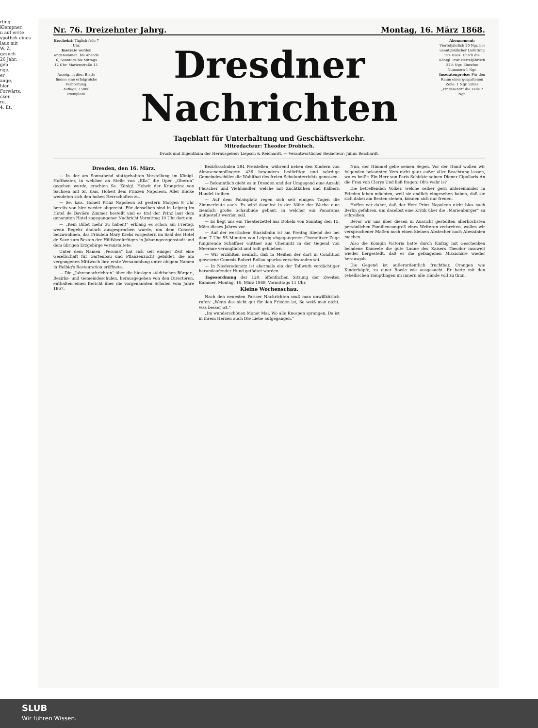rling
Klempner.
n auf erste
ypothek eines
laus mit
W. Z.
gesuch
26 Jahr,
gen
nge,
er
ange,
hler.
Forwärts.
cker,
re.
4. Et.
Nr. 76. Dreizehnter Jahrg. Montag, 16. März 1868.
Erscheint: Täglich früh 7 Uhr.
Inserate werden angenommen: bis Abends 6, Sonntags bis Mittags 12 Uhr: Marienstraße 13.
Anzeig. in dies. Blatte finden eine erfolgreiche Verbreitung.
Auflage: 15000 Exemplare.
Dresdner Nachrichten
Tageblatt für Unterhaltung und Geschäftsverkehr.
Mitredacteur: Theodor Drobisch.
Abonnement: Vierteljährlich 20 Ngr. bei unentgeldlicher Lieferung in's Haus. Durch die Königl. Post vierteljährlich 22½ Ngr. Einzelne Nummern 1 Ngr.
Inseratenpreise: Für den Raum einer gespaltenen Zeile: 1 Ngr. Unter „Eingesandt“ die Zeile 2 Ngr.
Druck und Eigenthum der Herausgeber: Liepsch & Reichardt. — Verantwortlicher Redacteur: Julius Reichardt.
Dresden, den 16. März.
— In der am Sonnabend stattgehabten Vorstellung im Königl. Hoftheater, in welcher an Stelle von „Ella“ die Oper „Oberon“ gegeben wurde, erschien Se. Königl. Hoheit der Kronprinz von Sachsen mit Sr. Kais. Hoheit dem Prinzen Napoleon. Aller Blicke wendeten sich den hohen Herrschaften zu.
— Se. kais. Hoheit Prinz Napoleon ist gestern Morgen 8 Uhr bereits von hier wieder abgereist. Für denselben sind in Leipzig im Hotel de Bavière Zimmer bestellt und es traf der Prinz laut dem genannten Hotel zugegangener Nachricht Vormittag 10 Uhr dort ein.
— „Kein Billet mehr zu haben!“ erklang es schon am Freitag, wenn Begehr danach ausgesprochen wurde, um dem Concert beizuwohnen, das Fräulein Mary Krebs vorgestern im Saal des Hotel de Saxe zum Besten der Hülfsbedürftigen in Johanngeorgenstadt und dem übrigen Erzgebirge veranstaltete.
Unter dem Namen „Feronia“ hat sich seit einiger Zeit eine Gesellschaft für Gartenbau und Pflanzenzucht gebildet, die am vergangenen Mittwoch ihre erste Versammlung unter obigem Namen in Helbig's Restauration eröffnete.
— Die „Jahresnachrichten“ über die hiesigen städtischen Bürger-, Bezirks- und Gemeindeschulen, herausgegeben von den Directoren, enthalten einen Bericht über die vorgenannten Schulen vom Jahre 1867.
Bezirksschulen 284 Freistellen, während neben den Kindern von Almosenempfängern 436 besonders bedürftige und würdige Gemeindeschüler die Wohlthat des freien Schulunterrichts genossen.
— Bekanntlich giebt es in Dresden und der Umgegend eine Anzahl Fleischer und Viehhändler, welche mit Zuchtkühen und Kälbern Handel treiben.
— Auf dem Palaisplatz regen sich seit einigen Tagen die Zimmerleute auch. Es wird daselbst in der Nähe der Wache eine ziemlich große Schaubude gebaut, in welcher ein Panorama aufgestellt werden soll.
— Es liegt uns ein Theaterzettel aus Döbeln von Sonntag den 15. März dieses Jahres vor.
— Auf der westlichen Staatsbahn ist am Freitag Abend der bei dem 7 Uhr 55 Minuten von Leipzig abgegangenen Chemnitzer Zuge fungirende Schaffner Güttner aus Chemnitz in der Gegend von Meerane verunglückt und todt geblieben.
— Wir erzählten neulich, daß in Meißen der dort in Condition gewesene Commis Robert Rollau spurlos verschwunden sei.
— In Niederodersitz ist abermals ein der Tollwuth verdächtiger herumlaufender Hund getödtet worden.
Tagesordnung der 120. öffentlichen Sitzung der Zweiten Kammer, Montag, 16. März 1868, Vormittags 11 Uhr.
Kleine Wochenschau.
Nach den neuesten Pariser Nachrichten muß man unwillkürlich rufen: „Wenn das nicht gut für den Frieden ist, So weiß man nicht, was besser ist.“
„Im wunderschönen Monat Mai, Wo alle Knospen sprangen, Da ist in ihrem Herzen auch Die Liebe aufgegangen.“
Nun, der Himmel gebe seinen Segen. Vor der Hand wollen wir folgenden bekannten Vers nicht ganz außer aller Beachtung lassen, wo es heißt: Ein Herr von Paris Schickte seinen Diener Cipollaris An die Frau von Clarys Und ließ fragen: Ob's wahr is?
Die betreffenden Völker, welche selber gern untereinander in Frieden leben möchten, weil sie endlich eingesehen haben, daß sie sich dabei am Besten stehen, können sich nur freuen.
Hoffen wir daher, daß der Herr Prinz Napoleon nicht blos nach Berlin gefahren, um daselbst eine Kritik über die „Marienburger“ zu schreiben.
Bevor wir uns über diesen in Aussicht gestellten allerhöchsten persönlichen Familiencongreß eines Weiteren verbreiten, wollen wir versprochener Maßen noch einen kleinen Abstecher nach Abessinien machen.
Also die Königin Victoria hatte durch fünfzig mit Geschenken beladene Kameele die gute Laune des Kaisers Theodor insoweit wieder hergestellt, daß er die gefangenen Missionäre wieder herausgab.
Die Gegend ist außerordentlich fruchtbar, Orangen wie Kinderköpfe, zu einer Bowle wie ausgesucht. Er hatte mit den rebellischen Häuptlingen im Innern alle Hände voll zu thun.
SLUB
Wir führen Wissen.